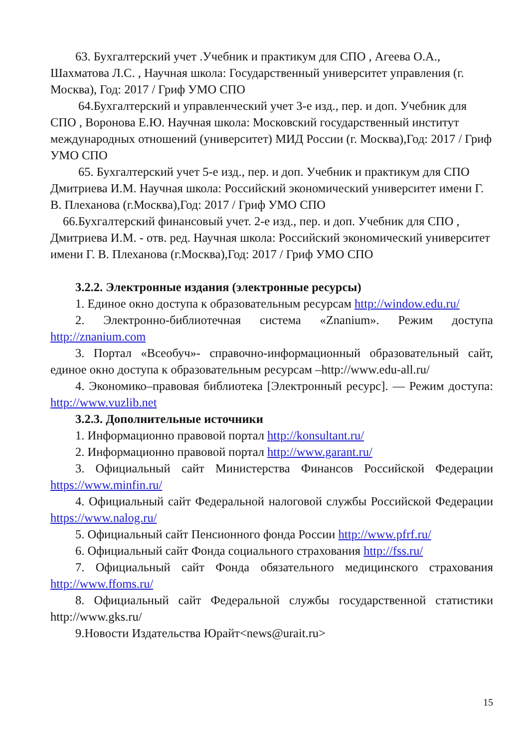63. Бухгалтерский учет .Учебник и практикум для СПО , Агеева О.А., Шахматова Л.С. , Научная школа: Государственный университет управления (г. Москва), Год: 2017 / Гриф УМО СПО
64.Бухгалтерский и управленческий учет 3-е изд., пер. и доп. Учебник для СПО , Воронова Е.Ю. Научная школа: Московский государственный институт международных отношений (университет) МИД России (г. Москва),Год: 2017 / Гриф УМО СПО
65. Бухгалтерский учет 5-е изд., пер. и доп. Учебник и практикум для СПО Дмитриева И.М. Научная школа: Российский экономический университет имени Г. В. Плеханова (г.Москва),Год: 2017 / Гриф УМО СПО
66.Бухгалтерский финансовый учет. 2-е изд., пер. и доп. Учебник для СПО , Дмитриева И.М. - отв. ред. Научная школа: Российский экономический университет имени Г. В. Плеханова (г.Москва),Год: 2017 / Гриф УМО СПО
3.2.2. Электронные издания (электронные ресурсы)
1. Единое окно доступа к образовательным ресурсам http://window.edu.ru/
2. Электронно-библиотечная система «Znanium». Режим доступа http://znanium.com
3. Портал «Всеобуч»- справочно-информационный образовательный сайт, единое окно доступа к образовательным ресурсам –http://www.edu-all.ru/
4. Экономико–правовая библиотека [Электронный ресурс]. — Режим доступа: http://www.vuzlib.net
3.2.3. Дополнительные источники
1. Информационно правовой портал http://konsultant.ru/
2. Информационно правовой портал http://www.garant.ru/
3. Официальный сайт Министерства Финансов Российской Федерации https://www.minfin.ru/
4. Официальный сайт Федеральной налоговой службы Российской Федерации https://www.nalog.ru/
5. Официальный сайт Пенсионного фонда России http://www.pfrf.ru/
6. Официальный сайт Фонда социального страхования http://fss.ru/
7. Официальный сайт Фонда обязательного медицинского страхования http://www.ffoms.ru/
8. Официальный сайт Федеральной службы государственной статистики http://www.gks.ru/
9.Новости Издательства Юрайт<news@urait.ru>
15